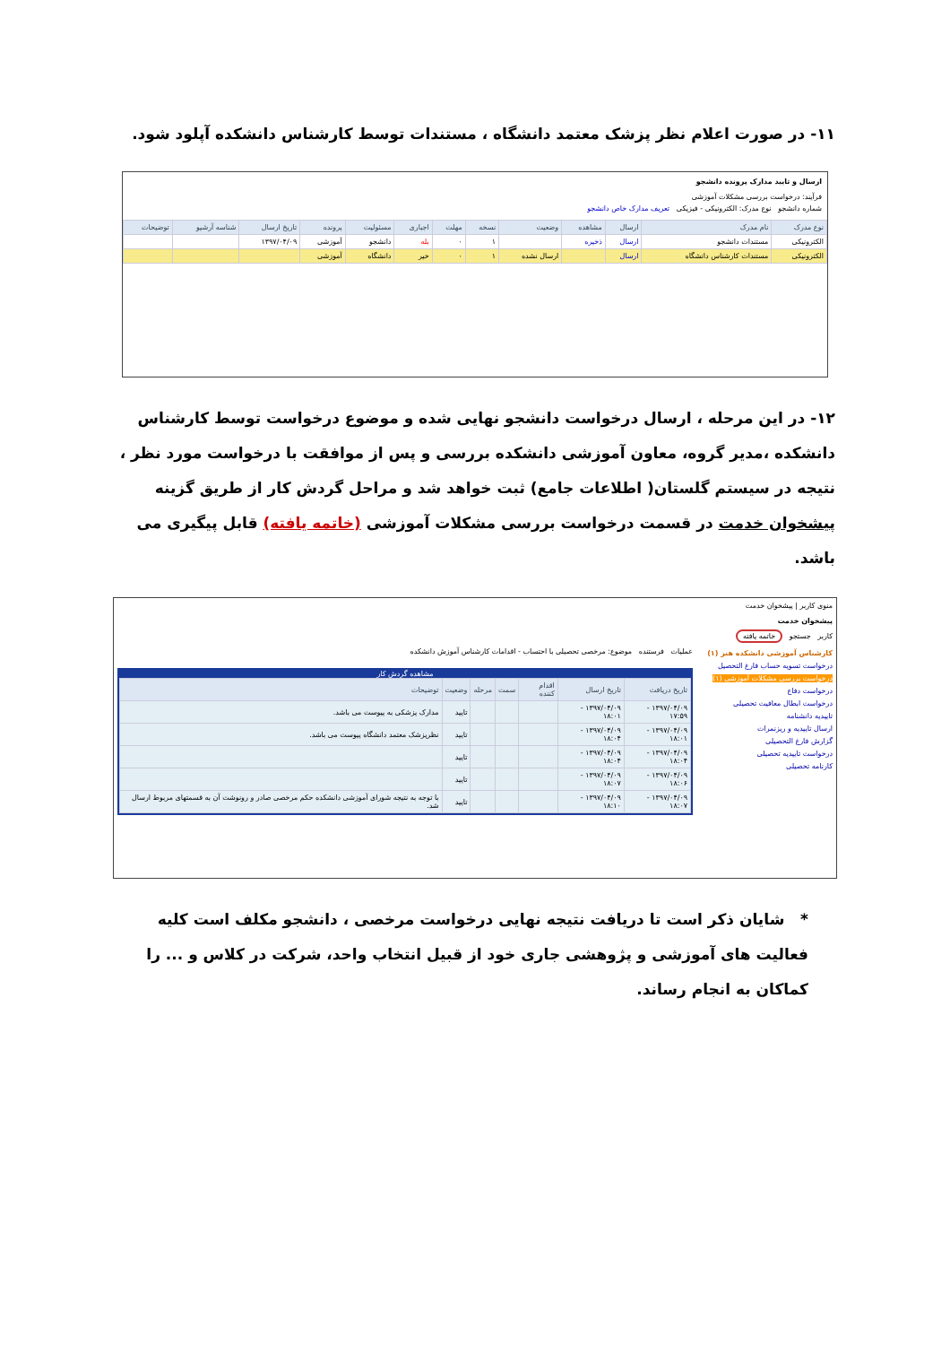۱۱- در صورت اعلام نظر پزشک معتمد دانشگاه ، مستندات توسط کارشناس دانشکده آپلود شود.
ارسال و تایید مدارک پرونده دانشجو
فرآیند: درخواست بررسی مشکلات آموزشی
شماره دانشجو نوع مدرک: الکترونیکی - فیزیکی تعریف مدارک خاص دانشجو
| نوع مدرک | نام مدرک | ارسال | مشاهده | وضعیت | نسخه | مهلت | اجباری | مسئولیت | پرونده | تاریخ ارسال | شناسه آرشیو | توضیحات |
| --- | --- | --- | --- | --- | --- | --- | --- | --- | --- | --- | --- | --- |
| الکترونیکی | مستندات دانشجو | ارسال | ذخیره | | ۱ | ۰ | بله | دانشجو | آموزشی | ۱۳۹۷/۰۴/۰۹ | | |
| الکترونیکی | مستندات کارشناس دانشگاه | ارسال | | ارسال نشده | ۱ | ۰ | خیر | دانشگاه | آموزشی | | | |
۱۲- در این مرحله ، ارسال درخواست دانشجو نهایی شده و موضوع درخواست توسط کارشناس دانشکده ،مدیر گروه، معاون آموزشی دانشکده بررسی و پس از موافقت با درخواست مورد نظر ، نتیجه در سیستم گلستان( اطلاعات جامع) ثبت خواهد شد و مراحل گردش کار از طریق گزینه پیشخوان خدمت در قسمت درخواست بررسی مشکلات آموزشی (خاتمه یافته) قابل پیگیری می باشد.
منوی کاربر | پیشخوان خدمت
پیشخوان خدمت
کاربر جستجو خاتمه یافته
کارشناس آموزشی دانشکده هنر (۱)
درخواست تسویه حساب فارغ التحصیل
درخواست بررسی مشکلات آموزشی (۱)
درخواست دفاع
درخواست ابطال معافیت تحصیلی
تاییدیه دانشنامه
ارسال تاییدیه و ریزنمرات
گزارش فارغ التحصیلی
درخواست تاییدیه تحصیلی
کارنامه تحصیلی
عملیات فرستنده موضوع: مرخصی تحصیلی با احتساب - اقدامات کارشناس آموزش دانشکده
مشاهده گردش کار
| تاریخ دریافت | تاریخ ارسال | اقدام کننده | سمت | مرحله | وضعیت | توضیحات |
| --- | --- | --- | --- | --- | --- | --- |
| ۱۳۹۷/۰۴/۰۹ - ۱۷:۵۹ | ۱۳۹۷/۰۴/۰۹ - ۱۸:۰۱ | | | | تایید | مدارک پزشکی به پیوست می باشد. |
| ۱۳۹۷/۰۴/۰۹ - ۱۸:۰۱ | ۱۳۹۷/۰۴/۰۹ - ۱۸:۰۴ | | | | تایید | نظرپزشک معتمد دانشگاه پیوست می باشد. |
| ۱۳۹۷/۰۴/۰۹ - ۱۸:۰۴ | ۱۳۹۷/۰۴/۰۹ - ۱۸:۰۴ | | | | تایید | |
| ۱۳۹۷/۰۴/۰۹ - ۱۸:۰۶ | ۱۳۹۷/۰۴/۰۹ - ۱۸:۰۷ | | | | تایید | |
| ۱۳۹۷/۰۴/۰۹ - ۱۸:۰۷ | ۱۳۹۷/۰۴/۰۹ - ۱۸:۱۰ | | | | تایید | با توجه به نتیجه شورای آموزشی دانشکده حکم مرخصی صادر و رونوشت آن به قسمتهای مربوط ارسال شد. |
* شایان ذکر است تا دریافت نتیجه نهایی درخواست مرخصی ، دانشجو مکلف است کلیه فعالیت های آموزشی و پژوهشی جاری خود از قبیل انتخاب واحد، شرکت در کلاس و ... را کماکان به انجام رساند.